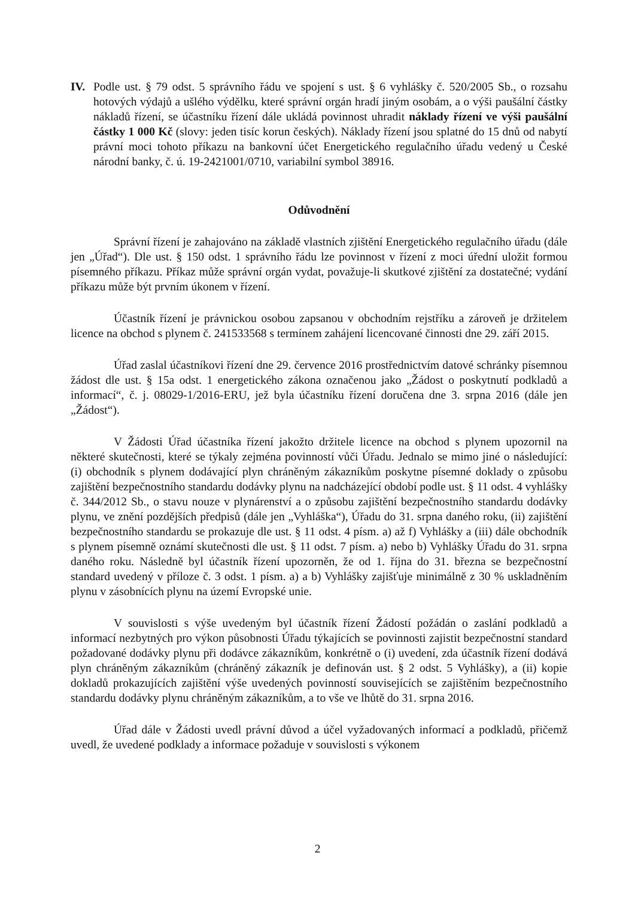IV. Podle ust. § 79 odst. 5 správního řádu ve spojení s ust. § 6 vyhlášky č. 520/2005 Sb., o rozsahu hotových výdajů a ušlého výdělku, které správní orgán hradí jiným osobám, a o výši paušální částky nákladů řízení, se účastníku řízení dále ukládá povinnost uhradit náklady řízení ve výši paušální částky 1 000 Kč (slovy: jeden tisíc korun českých). Náklady řízení jsou splatné do 15 dnů od nabytí právní moci tohoto příkazu na bankovní účet Energetického regulačního úřadu vedený u České národní banky, č. ú. 19-2421001/0710, variabilní symbol 38916.
Odůvodnění
Správní řízení je zahajováno na základě vlastních zjištění Energetického regulačního úřadu (dále jen „Úřad“). Dle ust. § 150 odst. 1 správního řádu lze povinnost v řízení z moci úřední uložit formou písemného příkazu. Příkaz může správní orgán vydat, považuje-li skutkové zjištění za dostatečné; vydání příkazu může být prvním úkonem v řízení.
Účastník řízení je právnickou osobou zapsanou v obchodním rejstříku a zároveň je držitelem licence na obchod s plynem č. 241533568 s termínem zahájení licencované činnosti dne 29. září 2015.
Úřad zaslal účastníkovi řízení dne 29. července 2016 prostřednictvím datové schránky písemnou žádost dle ust. § 15a odst. 1 energetického zákona označenou jako „Žádost o poskytnutí podkladů a informací“, č. j. 08029-1/2016-ERU, jež byla účastníku řízení doručena dne 3. srpna 2016 (dále jen „Žádost“).
V Žádosti Úřad účastníka řízení jakožto držitele licence na obchod s plynem upozornil na některé skutečnosti, které se týkaly zejména povinností vůči Úřadu. Jednalo se mimo jiné o následující: (i) obchodník s plynem dodávající plyn chráněným zákazníkům poskytne písemné doklady o způsobu zajištění bezpečnostního standardu dodávky plynu na nadcházející období podle ust. § 11 odst. 4 vyhlášky č. 344/2012 Sb., o stavu nouze v plynárenství a o způsobu zajištění bezpečnostního standardu dodávky plynu, ve znění pozdějších předpisů (dále jen „Vyhláška“), Úřadu do 31. srpna daného roku, (ii) zajištění bezpečnostního standardu se prokazuje dle ust. § 11 odst. 4 písm. a) až f) Vyhlášky a (iii) dále obchodník s plynem písemně oznámí skutečnosti dle ust. § 11 odst. 7 písm. a) nebo b) Vyhlášky Úřadu do 31. srpna daného roku. Následně byl účastník řízení upozorněn, že od 1. října do 31. března se bezpečnostní standard uvedený v příloze č. 3 odst. 1 písm. a) a b) Vyhlášky zajišťuje minimálně z 30 % uskladněním plynu v zásobnících plynu na území Evropské unie.
V souvislosti s výše uvedeným byl účastník řízení Žádostí požádán o zaslání podkladů a informací nezbytných pro výkon působnosti Úřadu týkajících se povinnosti zajistit bezpečnostní standard požadované dodávky plynu při dodávce zákazníkům, konkrétně o (i) uvedení, zda účastník řízení dodává plyn chráněným zákazníkům (chráněný zákazník je definován ust. § 2 odst. 5 Vyhlášky), a (ii) kopie dokladů prokazujících zajištění výše uvedených povinností souvisejících se zajištěním bezpečnostního standardu dodávky plynu chráněným zákazníkům, a to vše ve lhůtě do 31. srpna 2016.
Úřad dále v Žádosti uvedl právní důvod a účel vyžadovaných informací a podkladů, přičemž uvedl, že uvedené podklady a informace požaduje v souvislosti s výkonem
2